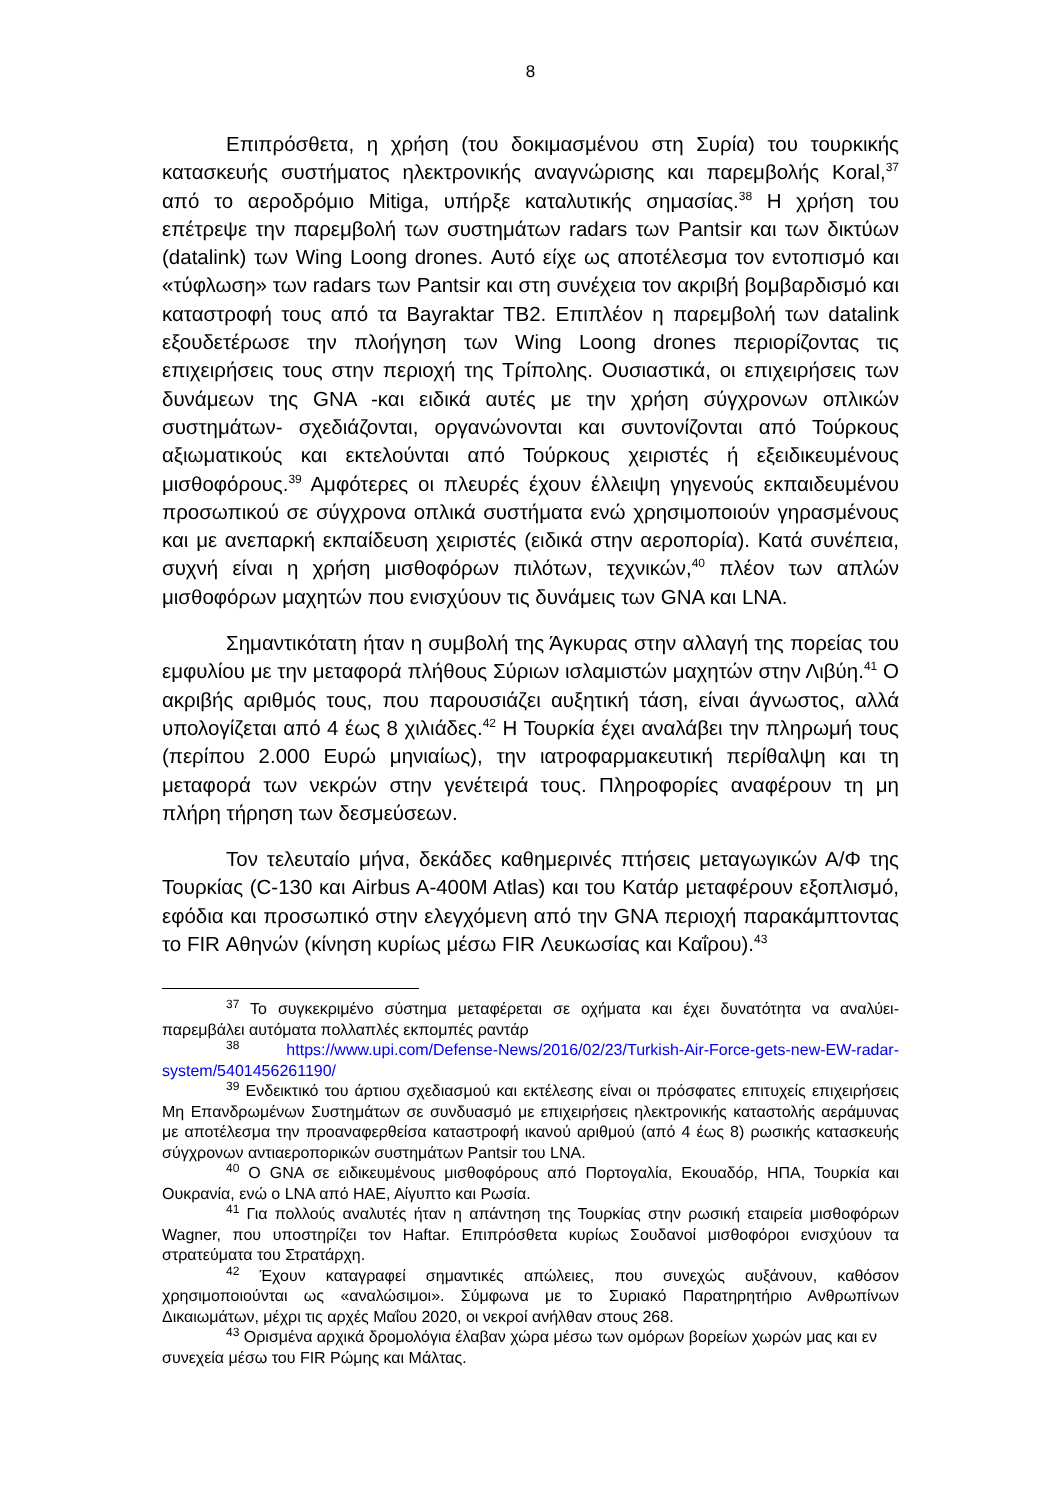8
Επιπρόσθετα, η χρήση (του δοκιμασμένου στη Συρία) του τουρκικής κατασκευής συστήματος ηλεκτρονικής αναγνώρισης και παρεμβολής Koral,<sup>37</sup> από το αεροδρόμιο Mitiga, υπήρξε καταλυτικής σημασίας.<sup>38</sup> Η χρήση του επέτρεψε την παρεμβολή των συστημάτων radars των Pantsir και των δικτύων (datalink) των Wing Loong drones. Αυτό είχε ως αποτέλεσμα τον εντοπισμό και «τύφλωση» των radars των Pantsir και στη συνέχεια τον ακριβή βομβαρδισμό και καταστροφή τους από τα Bayraktar TB2. Επιπλέον η παρεμβολή των datalink εξουδετέρωσε την πλοήγηση των Wing Loong drones περιορίζοντας τις επιχειρήσεις τους στην περιοχή της Τρίπολης. Ουσιαστικά, οι επιχειρήσεις των δυνάμεων της GNA -και ειδικά αυτές με την χρήση σύγχρονων οπλικών συστημάτων- σχεδιάζονται, οργανώνονται και συντονίζονται από Τούρκους αξιωματικούς και εκτελούνται από Τούρκους χειριστές ή εξειδικευμένους μισθοφόρους.<sup>39</sup> Αμφότερες οι πλευρές έχουν έλλειψη γηγενούς εκπαιδευμένου προσωπικού σε σύγχρονα οπλικά συστήματα ενώ χρησιμοποιούν γηρασμένους και με ανεπαρκή εκπαίδευση χειριστές (ειδικά στην αεροπορία). Κατά συνέπεια, συχνή είναι η χρήση μισθοφόρων πιλότων, τεχνικών,<sup>40</sup> πλέον των απλών μισθοφόρων μαχητών που ενισχύουν τις δυνάμεις των GNA και LNA.
Σημαντικότατη ήταν η συμβολή της Άγκυρας στην αλλαγή της πορείας του εμφυλίου με την μεταφορά πλήθους Σύριων ισλαμιστών μαχητών στην Λιβύη.<sup>41</sup> Ο ακριβής αριθμός τους, που παρουσιάζει αυξητική τάση, είναι άγνωστος, αλλά υπολογίζεται από 4 έως 8 χιλιάδες.<sup>42</sup> Η Τουρκία έχει αναλάβει την πληρωμή τους (περίπου 2.000 Ευρώ μηνιαίως), την ιατροφαρμακευτική περίθαλψη και τη μεταφορά των νεκρών στην γενέτειρά τους. Πληροφορίες αναφέρουν τη μη πλήρη τήρηση των δεσμεύσεων.
Τον τελευταίο μήνα, δεκάδες καθημερινές πτήσεις μεταγωγικών Α/Φ της Τουρκίας (C-130 και Airbus A-400M Atlas) και του Κατάρ μεταφέρουν εξοπλισμό, εφόδια και προσωπικό στην ελεγχόμενη από την GNA περιοχή παρακάμπτοντας το FIR Αθηνών (κίνηση κυρίως μέσω FIR Λευκωσίας και Καΐρου).<sup>43</sup>
<sup>37</sup> Το συγκεκριμένο σύστημα μεταφέρεται σε οχήματα και έχει δυνατότητα να αναλύει-παρεμβάλει αυτόματα πολλαπλές εκπομπές ραντάρ
<sup>38</sup> https://www.upi.com/Defense-News/2016/02/23/Turkish-Air-Force-gets-new-EW-radar-system/5401456261190/
<sup>39</sup> Ενδεικτικό του άρτιου σχεδιασμού και εκτέλεσης είναι οι πρόσφατες επιτυχείς επιχειρήσεις Μη Επανδρωμένων Συστημάτων σε συνδυασμό με επιχειρήσεις ηλεκτρονικής καταστολής αεράμυνας με αποτέλεσμα την προαναφερθείσα καταστροφή ικανού αριθμού (από 4 έως 8) ρωσικής κατασκευής σύγχρονων αντιαεροπορικών συστημάτων Pantsir του LNA.
<sup>40</sup> Ο GNA σε ειδικευμένους μισθοφόρους από Πορτογαλία, Εκουαδόρ, ΗΠΑ, Τουρκία και Ουκρανία, ενώ ο LNA από ΗΑΕ, Αίγυπτο και Ρωσία.
<sup>41</sup> Για πολλούς αναλυτές ήταν η απάντηση της Τουρκίας στην ρωσική εταιρεία μισθοφόρων Wagner, που υποστηρίζει τον Haftar. Επιπρόσθετα κυρίως Σουδανοί μισθοφόροι ενισχύουν τα στρατεύματα του Στρατάρχη.
<sup>42</sup> Έχουν καταγραφεί σημαντικές απώλειες, που συνεχώς αυξάνουν, καθόσον χρησιμοποιούνται ως «αναλώσιμοι». Σύμφωνα με το Συριακό Παρατηρητήριο Ανθρωπίνων Δικαιωμάτων, μέχρι τις αρχές Μαΐου 2020, οι νεκροί ανήλθαν στους 268.
<sup>43</sup> Ορισμένα αρχικά δρομολόγια έλαβαν χώρα μέσω των ομόρων βορείων χωρών μας και εν συνεχεία μέσω του FIR Ρώμης και Μάλτας.